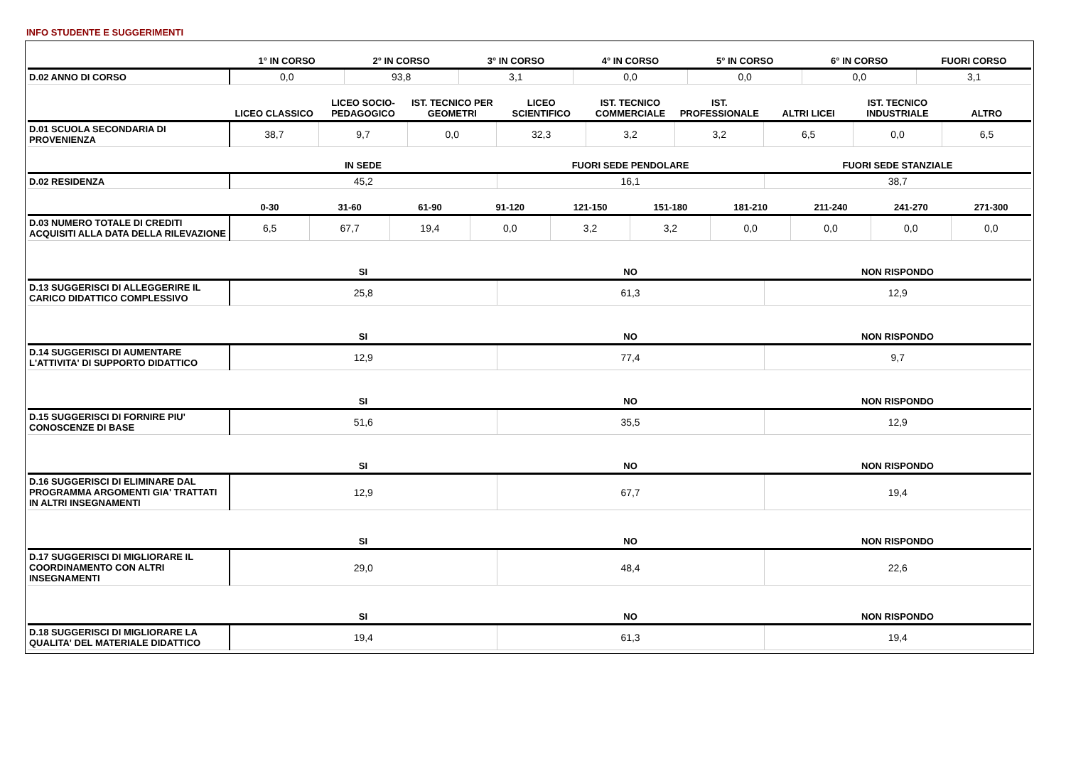INFO STUDENTE E SUGGERIMENTI
| | 1° IN CORSO | 2° IN CORSO | 3° IN CORSO | 4° IN CORSO | 5° IN CORSO | 6° IN CORSO | FUORI CORSO |
| --- | --- | --- | --- | --- | --- | --- | --- |
| D.02 ANNO DI CORSO | 0,0 | 93,8 | 3,1 | 0,0 | 0,0 | 0,0 | 3,1 |
| | LICEO CLASSICO | LICEO SOCIO-PEDAGOGICO | IST. TECNICO PER GEOMETRI | LICEO SCIENTIFICO | IST. TECNICO COMMERCIALE | IST. PROFESSIONALE | ALTRI LICEI | IST. TECNICO INDUSTRIALE | ALTRO |
| --- | --- | --- | --- | --- | --- | --- | --- | --- | --- |
| D.01 SCUOLA SECONDARIA DI PROVENIENZA | 38,7 | 9,7 | 0,0 | 32,3 | 3,2 | 3,2 | 6,5 | 0,0 | 6,5 |
| | IN SEDE | FUORI SEDE PENDOLARE | FUORI SEDE STANZIALE |
| --- | --- | --- | --- |
| D.02 RESIDENZA | 45,2 | 16,1 | 38,7 |
| | 0-30 | 31-60 | 61-90 | 91-120 | 121-150 | 151-180 | 181-210 | 211-240 | 241-270 | 271-300 |
| --- | --- | --- | --- | --- | --- | --- | --- | --- | --- | --- |
| D.03 NUMERO TOTALE DI CREDITI ACQUISITI ALLA DATA DELLA RILEVAZIONE | 6,5 | 67,7 | 19,4 | 0,0 | 3,2 | 3,2 | 0,0 | 0,0 | 0,0 | 0,0 |
| | SI | NO | NON RISPONDO |
| --- | --- | --- | --- |
| D.13 SUGGERISCI DI ALLEGGERIRE IL CARICO DIDATTICO COMPLESSIVO | 25,8 | 61,3 | 12,9 |
| | SI | NO | NON RISPONDO |
| --- | --- | --- | --- |
| D.14 SUGGERISCI DI AUMENTARE L'ATTIVITA' DI SUPPORTO DIDATTICO | 12,9 | 77,4 | 9,7 |
| | SI | NO | NON RISPONDO |
| --- | --- | --- | --- |
| D.15 SUGGERISCI DI FORNIRE PIU' CONOSCENZE DI BASE | 51,6 | 35,5 | 12,9 |
| | SI | NO | NON RISPONDO |
| --- | --- | --- | --- |
| D.16 SUGGERISCI DI ELIMINARE DAL PROGRAMMA ARGOMENTI GIA' TRATTATI IN ALTRI INSEGNAMENTI | 12,9 | 67,7 | 19,4 |
| | SI | NO | NON RISPONDO |
| --- | --- | --- | --- |
| D.17 SUGGERISCI DI MIGLIORARE IL COORDINAMENTO CON ALTRI INSEGNAMENTI | 29,0 | 48,4 | 22,6 |
| | SI | NO | NON RISPONDO |
| --- | --- | --- | --- |
| D.18 SUGGERISCI DI MIGLIORARE LA QUALITA' DEL MATERIALE DIDATTICO | 19,4 | 61,3 | 19,4 |